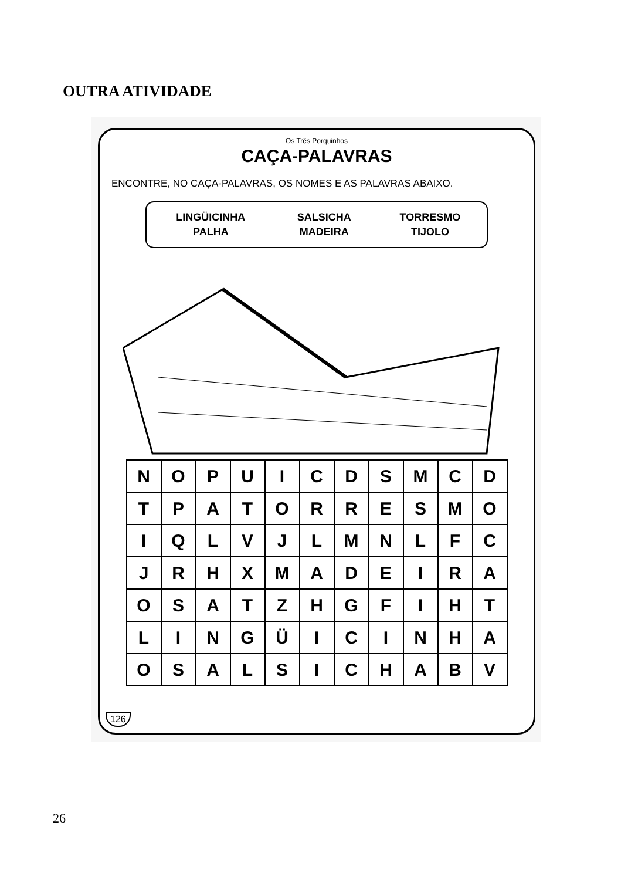OUTRA ATIVIDADE
Os Três Porquinhos
CAÇA-PALAVRAS
ENCONTRE, NO CAÇA-PALAVRAS, OS NOMES E AS PALAVRAS ABAIXO.
| LINGÜICINHA | SALSICHA | TORRESMO |
| PALHA | MADEIRA | TIJOLO |
| N | O | P | U | I | C | D | S | M | C | D |
| T | P | A | T | O | R | R | E | S | M | O |
| I | Q | L | V | J | L | M | N | L | F | C |
| J | R | H | X | M | A | D | E | I | R | A |
| O | S | A | T | Z | H | G | F | I | H | T |
| L | I | N | G | Ü | I | C | I | N | H | A |
| O | S | A | L | S | I | C | H | A | B | V |
126
26